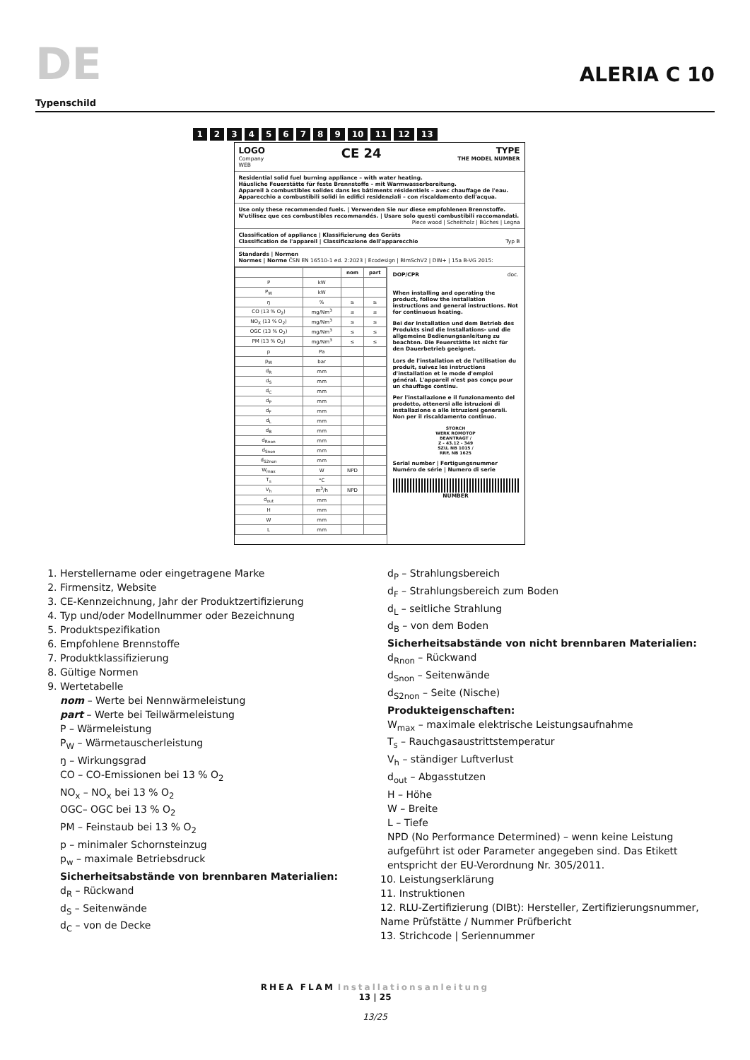DE
ALERIA C 10
Typenschild
123456789 10 11 12 13
LOGO
Company
WEB
CE 24
TYPE
THE MODEL NUMBER
Residential solid fuel burning appliance – with water heating.
Häusliche Feuerstätte für feste Brennstoffe – mit Warmwasserbereitung.
Appareil à combustibles solides dans les bâtiments résidentiels – avec chauffage de l'eau.
Apparecchio a combustibili solidi in edifici residenziali – con riscaldamento dell'acqua.
Use only these recommended fuels. | Verwenden Sie nur diese empfohlenen Brennstoffe.
N'utilisez que ces combustibles recommandés. | Usare solo questi combustibili raccomandati.
Piece wood | Scheitholz | Bûches | Legna
Classification of appliance | Klassifizierung des Geräts
Classification de l'appareil | Classificazione dell'apparecchio Typ B
Standards | Normen
Normes | Norme ČSN EN 16510-1 ed. 2:2023 | Ecodesign | BImSchV2 | DIN+ | 15a B-VG 2015:
| | | nom | part |
| --- | --- | --- | --- |
| P | kW | | |
| P<sub>W</sub> | kW | | |
| ŋ | % | ≥ | ≥ |
| CO (13 % O<sub>2</sub>) | mg/Nm<sup>3</sup> | ≤ | ≤ |
| NO<sub>X</sub> (13 % O<sub>2</sub>) | mg/Nm<sup>3</sup> | ≤ | ≤ |
| OGC (13 % O<sub>2</sub>) | mg/Nm<sup>3</sup> | ≤ | ≤ |
| PM (13 % O<sub>2</sub>) | mg/Nm<sup>3</sup> | ≤ | ≤ |
| p | Pa | | |
| p<sub>W</sub> | bar | | |
| d<sub>R</sub> | mm | | |
| d<sub>S</sub> | mm | | |
| d<sub>C</sub> | mm | | |
| d<sub>P</sub> | mm | | |
| d<sub>F</sub> | mm | | |
| d<sub>L</sub> | mm | | |
| d<sub>B</sub> | mm | | |
| d<sub>Rnon</sub> | mm | | |
| d<sub>Snon</sub> | mm | | |
| d<sub>S2non</sub> | mm | | |
| W<sub>max</sub> | W | NPD | |
| T<sub>s</sub> | °C | | |
| V<sub>h</sub> | m<sup>3</sup>/h | NPD | |
| d<sub>out</sub> | mm | | |
| H | mm | | |
| W | mm | | |
| L | mm | | |
DOP/CPR doc.
When installing and operating the product, follow the installation instructions and general instructions. Not for continuous heating.
Bei der Installation und dem Betrieb des Produkts sind die Installations- und die allgemeine Bedienungsanleitung zu beachten. Die Feuerstätte ist nicht für den Dauerbetrieb geeignet.
Lors de l'installation et de l'utilisation du produit, suivez les instructions d'installation et le mode d'emploi général. L'appareil n'est pas conçu pour un chauffage continu.
Per l'installazione e il funzionamento del prodotto, attenersi alle istruzioni di installazione e alle istruzioni generali. Non per il riscaldamento continuo.
STORCH
WERK ROMOTOP
BEANTRAGT /
Z - 43.12 - 349
SZU, NB 1015 /
RRF, NB 1625
Serial number | Fertigungsnummer
Numéro de série | Numero di serie
NUMBER
1. Herstellername oder eingetragene Marke
2. Firmensitz, Website
3. CE-Kennzeichnung, Jahr der Produktzertifizierung
4. Typ und/oder Modellnummer oder Bezeichnung
5. Produktspezifikation
6. Empfohlene Brennstoffe
7. Produktklassifizierung
8. Gültige Normen
9. Wertetabelle
nom – Werte bei Nennwärmeleistung
part – Werte bei Teilwärmeleistung
P – Wärmeleistung
P<sub>W</sub> – Wärmetauscherleistung
ŋ – Wirkungsgrad
CO – CO-Emissionen bei 13 % O<sub>2</sub>
NO<sub>x</sub> – NO<sub>x</sub> bei 13 % O<sub>2</sub>
OGC– OGC bei 13 % O<sub>2</sub>
PM – Feinstaub bei 13 % O<sub>2</sub>
p – minimaler Schornsteinzug
p<sub>w</sub> – maximale Betriebsdruck
Sicherheitsabstände von brennbaren Materialien:
d<sub>R</sub> – Rückwand
d<sub>S</sub> – Seitenwände
d<sub>C</sub> – von de Decke
d<sub>P</sub> – Strahlungsbereich
d<sub>F</sub> – Strahlungsbereich zum Boden
d<sub>L</sub> – seitliche Strahlung
d<sub>B</sub> – von dem Boden
Sicherheitsabstände von nicht brennbaren Materialien:
d<sub>Rnon</sub> – Rückwand
d<sub>Snon</sub> – Seitenwände
d<sub>S2non</sub> – Seite (Nische)
Produkteigenschaften:
W<sub>max</sub> – maximale elektrische Leistungsaufnahme
T<sub>s</sub> – Rauchgasaustrittstemperatur
V<sub>h</sub> – ständiger Luftverlust
d<sub>out</sub> – Abgasstutzen
H – Höhe
W – Breite
L – Tiefe
NPD (No Performance Determined) – wenn keine Leistung aufgeführt ist oder Parameter angegeben sind. Das Etikett entspricht der EU-Verordnung Nr. 305/2011.
10. Leistungserklärung
11. Instruktionen
12. RLU-Zertifizierung (DIBt): Hersteller, Zertifizierungsnummer, Name Prüfstätte / Nummer Prüfbericht
13. Strichcode | Seriennummer
RHEA FLAM Installationsanleitung
13 | 25
13/25